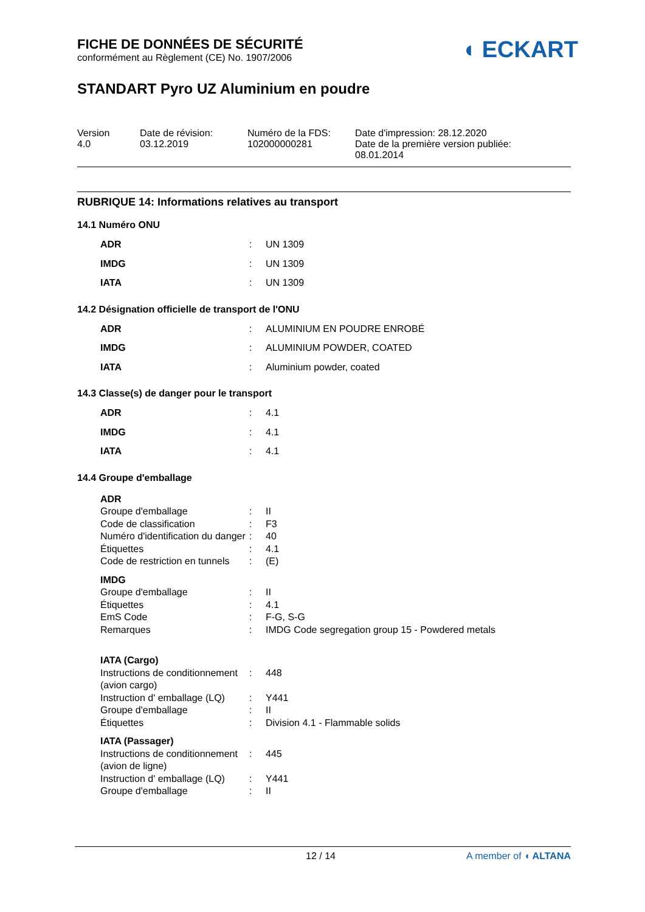◖ ECKART
FICHE DE DONNÉES DE SÉCURITÉ
conformément au Règlement (CE) No. 1907/2006
STANDART Pyro UZ Aluminium en poudre
Version
4.0
Date de révision:
03.12.2019
Numéro de la FDS:
102000000281
Date d'impression: 28.12.2020
Date de la première version publiée:
08.01.2014
RUBRIQUE 14: Informations relatives au transport
14.1 Numéro ONU
| ADR | : | UN 1309 |
| IMDG | : | UN 1309 |
| IATA | : | UN 1309 |
14.2 Désignation officielle de transport de l'ONU
| ADR | : | ALUMINIUM EN POUDRE ENROBÉ |
| IMDG | : | ALUMINIUM POWDER, COATED |
| IATA | : | Aluminium powder, coated |
14.3 Classe(s) de danger pour le transport
| ADR | : | 4.1 |
| IMDG | : | 4.1 |
| IATA | : | 4.1 |
14.4 Groupe d'emballage
| ADR | | |
| Groupe d'emballage | : | II |
| Code de classification | : | F3 |
| Numéro d'identification du danger | : | 40 |
| Étiquettes | : | 4.1 |
| Code de restriction en tunnels | : | (E) |
| IMDG | | |
| Groupe d'emballage | : | II |
| Étiquettes | : | 4.1 |
| EmS Code | : | F-G, S-G |
| Remarques | : | IMDG Code segregation group 15 - Powdered metals |
| IATA (Cargo) | | |
| Instructions de conditionnement (avion cargo) | : | 448 |
| Instruction d' emballage (LQ) | : | Y441 |
| Groupe d'emballage | : | II |
| Étiquettes | : | Division 4.1 - Flammable solids |
| IATA (Passager) | | |
| Instructions de conditionnement (avion de ligne) | : | 445 |
| Instruction d' emballage (LQ) | : | Y441 |
| Groupe d'emballage | : | II |
12 / 14 A member of ◖ ALTANA